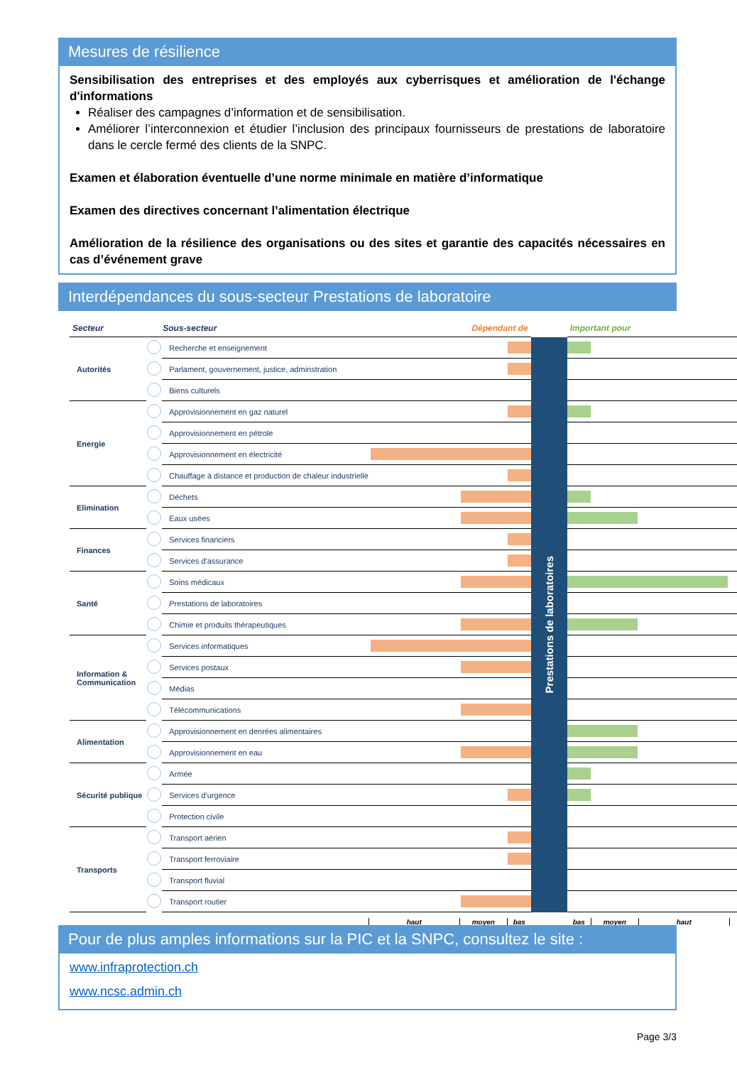Mesures de résilience
Sensibilisation des entreprises et des employés aux cyberrisques et amélioration de l'échange d'informations
Réaliser des campagnes d’information et de sensibilisation.
Améliorer l’interconnexion et étudier l’inclusion des principaux fournisseurs de prestations de laboratoire dans le cercle fermé des clients de la SNPC.
Examen et élaboration éventuelle d’une norme minimale en matière d’informatique
Examen des directives concernant l’alimentation électrique
Amélioration de la résilience des organisations ou des sites et garantie des capacités nécessaires en cas d’événement grave
Interdépendances du sous-secteur Prestations de laboratoire
| Secteur | | Sous-secteur | Dépendant de | | Important pour |
| --- | --- | --- | --- | --- | --- |
| Autorités | | Recherche et enseignement | | Prestations de laboratoires | |
| | | Parlament, gouvernement, justice, adminstration | | | |
| | | Biens culturels | | | |
| Energie | | Approvisionnement en gaz naturel | | | |
| | | Approvisionnement en pétrole | | | |
| | | Approvisionnement en électricité | | | |
| | | Chauffage à distance et production de chaleur industrielle | | | |
| Elimination | | Déchets | | | |
| | | Eaux usées | | | |
| Finances | | Services financiers | | | |
| | | Services d'assurance | | | |
| Santé | | Soins médicaux | | | |
| | | Prestations de laboratoires | | | |
| | | Chimie et produits thérapeutiques | | | |
| Information & Communication | | Services informatiques | | | |
| | | Services postaux | | | |
| | | Médias | | | |
| | | Télécommunications | | | |
| Alimentation | | Approvisionnement en denrées alimentaires | | | |
| | | Approvisionnement en eau | | | |
| Sécurité publique | | Armée | | | |
| | | Services d'urgence | | | |
| | | Protection civile | | | |
| Transports | | Transport aérien | | | |
| | | Transport ferroviaire | | | |
| | | Transport fluvial | | | |
| | | Transport routier | | | |
| | | | haut moyen bas | | bas moyen haut |
Pour de plus amples informations sur la PIC et la SNPC, consultez le site :
www.infraprotection.ch
www.ncsc.admin.ch
Page 3/3